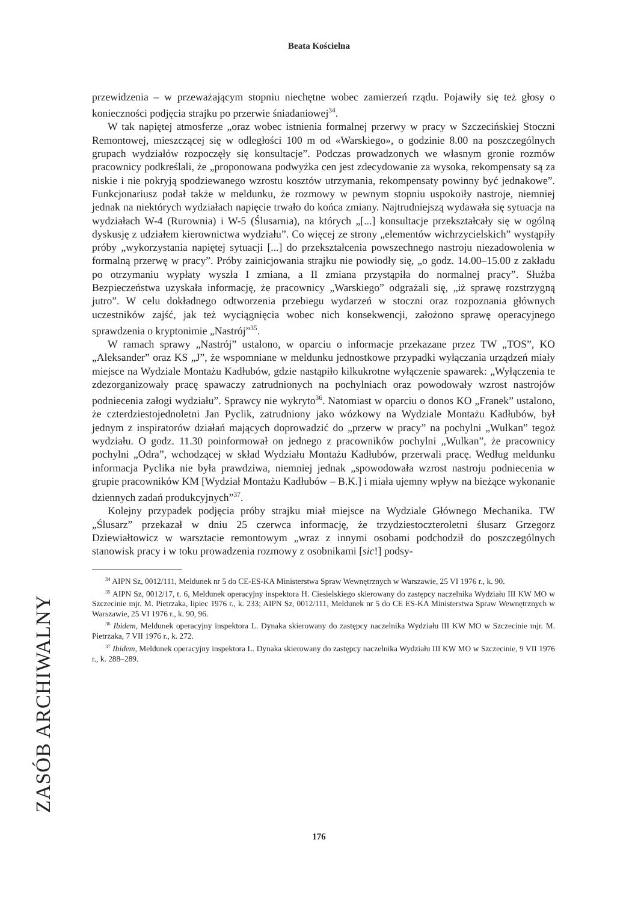Beata Kościelna
przewidzenia – w przeważającym stopniu niechętne wobec zamierzeń rządu. Pojawiły się też głosy o konieczności podjęcia strajku po przerwie śniadaniowej<sup>34</sup>.
W tak napiętej atmosferze „oraz wobec istnienia formalnej przerwy w pracy w Szczecińskiej Stoczni Remontowej, mieszczącej się w odległości 100 m od «Warskiego», o godzinie 8.00 na poszczególnych grupach wydziałów rozpoczęły się konsultacje”. Podczas prowadzonych we własnym gronie rozmów pracownicy podkreślali, że „proponowana podwyżka cen jest zdecydowanie za wysoka, rekompensaty są za niskie i nie pokryją spodziewanego wzrostu kosztów utrzymania, rekompensaty powinny być jednakowe”. Funkcjonariusz podał także w meldunku, że rozmowy w pewnym stopniu uspokoiły nastroje, niemniej jednak na niektórych wydziałach napięcie trwało do końca zmiany. Najtrudniejszą wydawała się sytuacja na wydziałach W-4 (Rurownia) i W-5 (Ślusarnia), na których „[...] konsultacje przekształcały się w ogólną dyskusję z udziałem kierownictwa wydziału”. Co więcej ze strony „elementów wichrzycielskich” wystąpiły próby „wykorzystania napiętej sytuacji [...] do przekształcenia powszechnego nastroju niezadowolenia w formalną przerwę w pracy”. Próby zainicjowania strajku nie powiodły się, „o godz. 14.00–15.00 z zakładu po otrzymaniu wypłaty wyszła I zmiana, a II zmiana przystąpiła do normalnej pracy”. Służba Bezpieczeństwa uzyskała informację, że pracownicy „Warskiego” odgrażali się, „iż sprawę rozstrzygną jutro”. W celu dokładnego odtworzenia przebiegu wydarzeń w stoczni oraz rozpoznania głównych uczestników zajść, jak też wyciągnięcia wobec nich konsekwencji, założono sprawę operacyjnego sprawdzenia o kryptonimie „Nastrój”<sup>35</sup>.
W ramach sprawy „Nastrój” ustalono, w oparciu o informacje przekazane przez TW „TOS”, KO „Aleksander” oraz KS „J”, że wspomniane w meldunku jednostkowe przypadki wyłączania urządzeń miały miejsce na Wydziale Montażu Kadłubów, gdzie nastąpiło kilkukrotne wyłączenie spawarek: „Wyłączenia te zdezorganizowały pracę spawaczy zatrudnionych na pochylniach oraz powodowały wzrost nastrojów podniecenia załogi wydziału”. Sprawcy nie wykryto<sup>36</sup>. Natomiast w oparciu o donos KO „Franek” ustalono, że czterdziestojednoletni Jan Pyclik, zatrudniony jako wózkowy na Wydziale Montażu Kadłubów, był jednym z inspiratorów działań mających doprowadzić do „przerw w pracy” na pochylni „Wulkan” tegoż wydziału. O godz. 11.30 poinformował on jednego z pracowników pochylni „Wulkan”, że pracownicy pochylni „Odra”, wchodzącej w skład Wydziału Montażu Kadłubów, przerwali pracę. Według meldunku informacja Pyclika nie była prawdziwa, niemniej jednak „spowodowała wzrost nastroju podniecenia w grupie pracowników KM [Wydział Montażu Kadłubów – B.K.] i miała ujemny wpływ na bieżące wykonanie dziennych zadań produkcyjnych”<sup>37</sup>.
Kolejny przypadek podjęcia próby strajku miał miejsce na Wydziale Głównego Mechanika. TW „Ślusarz” przekazał w dniu 25 czerwca informację, że trzydziestoczteroletni ślusarz Grzegorz Dziewiałtowicz w warsztacie remontowym „wraz z innymi osobami podchodził do poszczególnych stanowisk pracy i w toku prowadzenia rozmowy z osobnikami [sic!] podsy-
<sup>34</sup> AIPN Sz, 0012/111, Meldunek nr 5 do CE-ES-KA Ministerstwa Spraw Wewnętrznych w Warszawie, 25 VI 1976 r., k. 90.
<sup>35</sup> AIPN Sz, 0012/17, t. 6, Meldunek operacyjny inspektora H. Ciesielskiego skierowany do zastępcy naczelnika Wydziału III KW MO w Szczecinie mjr. M. Pietrzaka, lipiec 1976 r., k. 233; AIPN Sz, 0012/111, Meldunek nr 5 do CE ES-KA Ministerstwa Spraw Wewnętrznych w Warszawie, 25 VI 1976 r., k. 90, 96.
<sup>36</sup> Ibidem, Meldunek operacyjny inspektora L. Dynaka skierowany do zastępcy naczelnika Wydziału III KW MO w Szczecinie mjr. M. Pietrzaka, 7 VII 1976 r., k. 272.
<sup>37</sup> Ibidem, Meldunek operacyjny inspektora L. Dynaka skierowany do zastępcy naczelnika Wydziału III KW MO w Szczecinie, 9 VII 1976 r., k. 288–289.
ZASÓB ARCHIWALNY
176